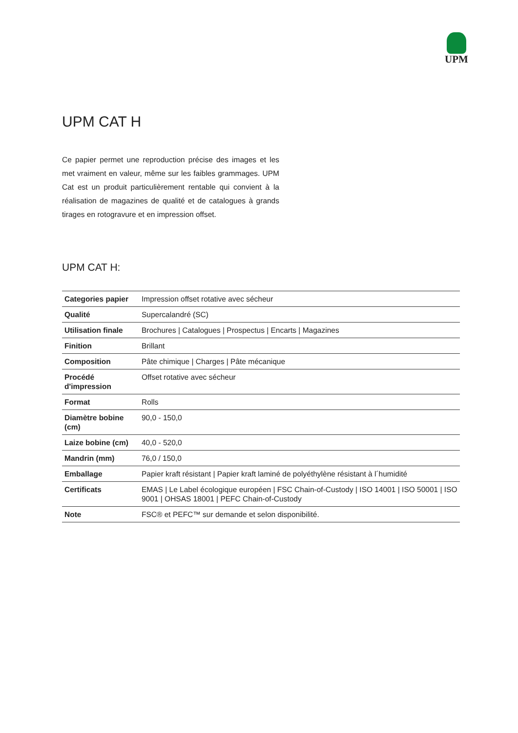UPM
UPM CAT H
Ce papier permet une reproduction précise des images et les met vraiment en valeur, même sur les faibles grammages. UPM Cat est un produit particulièrement rentable qui convient à la réalisation de magazines de qualité et de catalogues à grands tirages en rotogravure et en impression offset.
UPM CAT H:
| Categories papier | Impression offset rotative avec sécheur |
| Qualité | Supercalandré (SC) |
| Utilisation finale | Brochures / Catalogues / Prospectus / Encarts / Magazines |
| Finition | Brillant |
| Composition | Pâte chimique / Charges / Pâte mécanique |
| Procédé d'impression | Offset rotative avec sécheur |
| Format | Rolls |
| Diamètre bobine (cm) | 90,0 - 150,0 |
| Laize bobine (cm) | 40,0 - 520,0 |
| Mandrin (mm) | 76,0 / 150,0 |
| Emballage | Papier kraft résistant / Papier kraft laminé de polyéthylène résistant à l´humidité |
| Certificats | EMAS / Le Label écologique européen / FSC Chain-of-Custody / ISO 14001 / ISO 50001 / ISO 9001 / OHSAS 18001 / PEFC Chain-of-Custody |
| Note | FSC® et PEFC™ sur demande et selon disponibilité. |